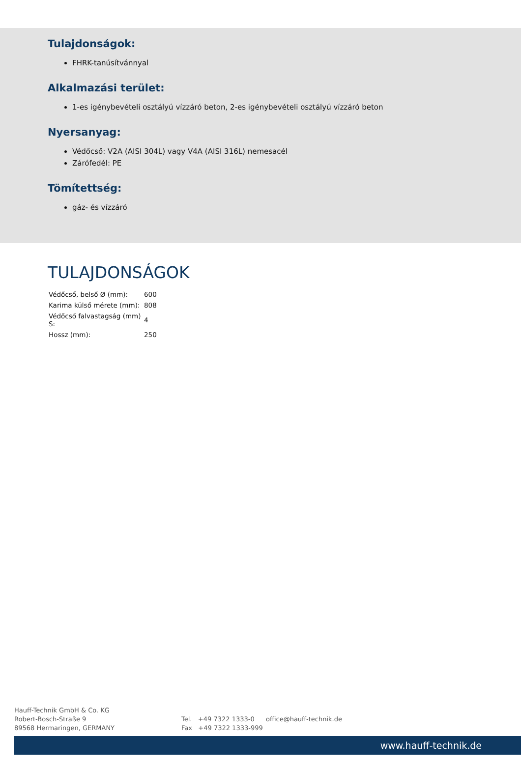Tulajdonságok:
FHRK-tanúsítvánnyal
Alkalmazási terület:
1-es igénybevételi osztályú vízzáró beton, 2-es igénybevételi osztályú vízzáró beton
Nyersanyag:
Védőcső: V2A (AISI 304L) vagy V4A (AISI 316L) nemesacél
Zárófedél: PE
Tömítettség:
gáz- és vízzáró
TULAJDONSÁGOK
| Védőcső, belső Ø (mm): | 600 |
| Karima külső mérete (mm): | 808 |
| Védőcső falvastagság (mm) S: | 4 |
| Hossz (mm): | 250 |
Hauff-Technik GmbH & Co. KG
Robert-Bosch-Straße 9
89568 Hermaringen, GERMANY
Tel. +49 7322 1333-0
Fax +49 7322 1333-999
office@hauff-technik.de
www.hauff-technik.de